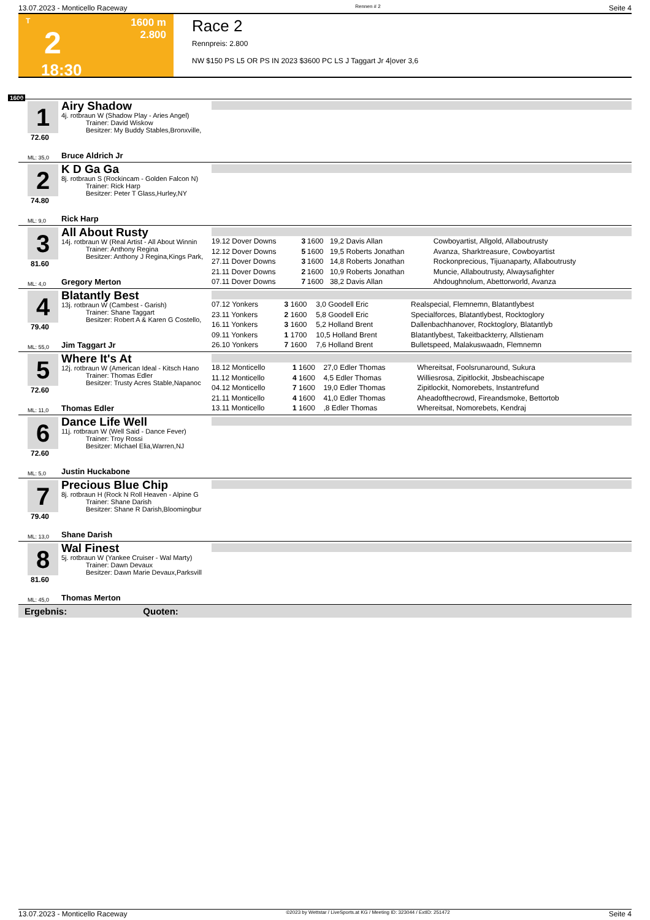13.07.2023 - Monticello Raceway Rennen # 2 Seite 4
T
2
18:30
1600 m
2.800
Race 2
Rennpreis: 2.800
NW $150 PS L5 OR PS IN 2023 $3600 PC LS J Taggart Jr 4|over 3,6
1600
1
72.60
Airy Shadow
4j. rotbraun W (Shadow Play - Aries Angel)
Trainer: David Wiskow
Besitzer: My Buddy Stables,Bronxville,
ML: 35,0 Bruce Aldrich Jr
2
74.80
K D Ga Ga
8j. rotbraun S (Rockincam - Golden Falcon N)
Trainer: Rick Harp
Besitzer: Peter T Glass,Hurley,NY
ML: 9,0 Rick Harp
3
81.60
All About Rusty
14j. rotbraun W (Real Artist - All About Winnin
Trainer: Anthony Regina
Besitzer: Anthony J Regina,Kings Park,
| 19.12 Dover Downs | 3 | 1600 | 19,2 Davis Allan | Cowboyartist, Allgold, Allaboutrusty |
| 12.12 Dover Downs | 5 | 1600 | 19,5 Roberts Jonathan | Avanza, Sharktreasure, Cowboyartist |
| 27.11 Dover Downs | 3 | 1600 | 14,8 Roberts Jonathan | Rockonprecious, Tijuanaparty, Allaboutrusty |
| 21.11 Dover Downs | 2 | 1600 | 10,9 Roberts Jonathan | Muncie, Allaboutrusty, Alwaysafighter |
| 07.11 Dover Downs | 7 | 1600 | 38,2 Davis Allan | Ahdoughnolum, Abettorworld, Avanza |
ML: 4,0 Gregory Merton
4
79.40
Blatantly Best
13j. rotbraun W (Cambest - Garish)
Trainer: Shane Taggart
Besitzer: Robert A & Karen G Costello,
| 07.12 Yonkers | 3 | 1600 | 3,0 Goodell Eric | Realspecial, Flemnemn, Blatantlybest |
| 23.11 Yonkers | 2 | 1600 | 5,8 Goodell Eric | Specialforces, Blatantlybest, Rocktoglory |
| 16.11 Yonkers | 3 | 1600 | 5,2 Holland Brent | Dallenbachhanover, Rocktoglory, Blatantlyb |
| 09.11 Yonkers | 1 | 1700 | 10,5 Holland Brent | Blatantlybest, Takeitbackterry, Allstienam |
| 26.10 Yonkers | 7 | 1600 | 7,6 Holland Brent | Bulletspeed, Malakuswaadn, Flemnemn |
ML: 55,0 Jim Taggart Jr
5
72.60
Where It's At
12j. rotbraun W (American Ideal - Kitsch Hano
Trainer: Thomas Edler
Besitzer: Trusty Acres Stable,Napanoc
| 18.12 Monticello | 1 | 1600 | 27,0 Edler Thomas | Whereitsat, Foolsrunaround, Sukura |
| 11.12 Monticello | 4 | 1600 | 4,5 Edler Thomas | Williesrosa, Zipitlockit, Jbsbeachiscape |
| 04.12 Monticello | 7 | 1600 | 19,0 Edler Thomas | Zipitlockit, Nomorebets, Instantrefund |
| 21.11 Monticello | 4 | 1600 | 41,0 Edler Thomas | Aheadofthecrowd, Fireandsmoke, Bettortob |
| 13.11 Monticello | 1 | 1600 | ,8 Edler Thomas | Whereitsat, Nomorebets, Kendraj |
ML: 11,0 Thomas Edler
6
72.60
Dance Life Well
11j. rotbraun W (Well Said - Dance Fever)
Trainer: Troy Rossi
Besitzer: Michael Elia,Warren,NJ
ML: 5,0 Justin Huckabone
7
79.40
Precious Blue Chip
8j. rotbraun H (Rock N Roll Heaven - Alpine G
Trainer: Shane Darish
Besitzer: Shane R Darish,Bloomingbur
ML: 13,0 Shane Darish
8
81.60
Wal Finest
5j. rotbraun W (Yankee Cruiser - Wal Marty)
Trainer: Dawn Devaux
Besitzer: Dawn Marie Devaux,Parksvill
ML: 45,0 Thomas Merton
Ergebnis: Quoten:
13.07.2023 - Monticello Raceway ©2023 by Wettstar / LiveSports.at KG / Meeting ID: 323044 / ExtID: 251472 Seite 4